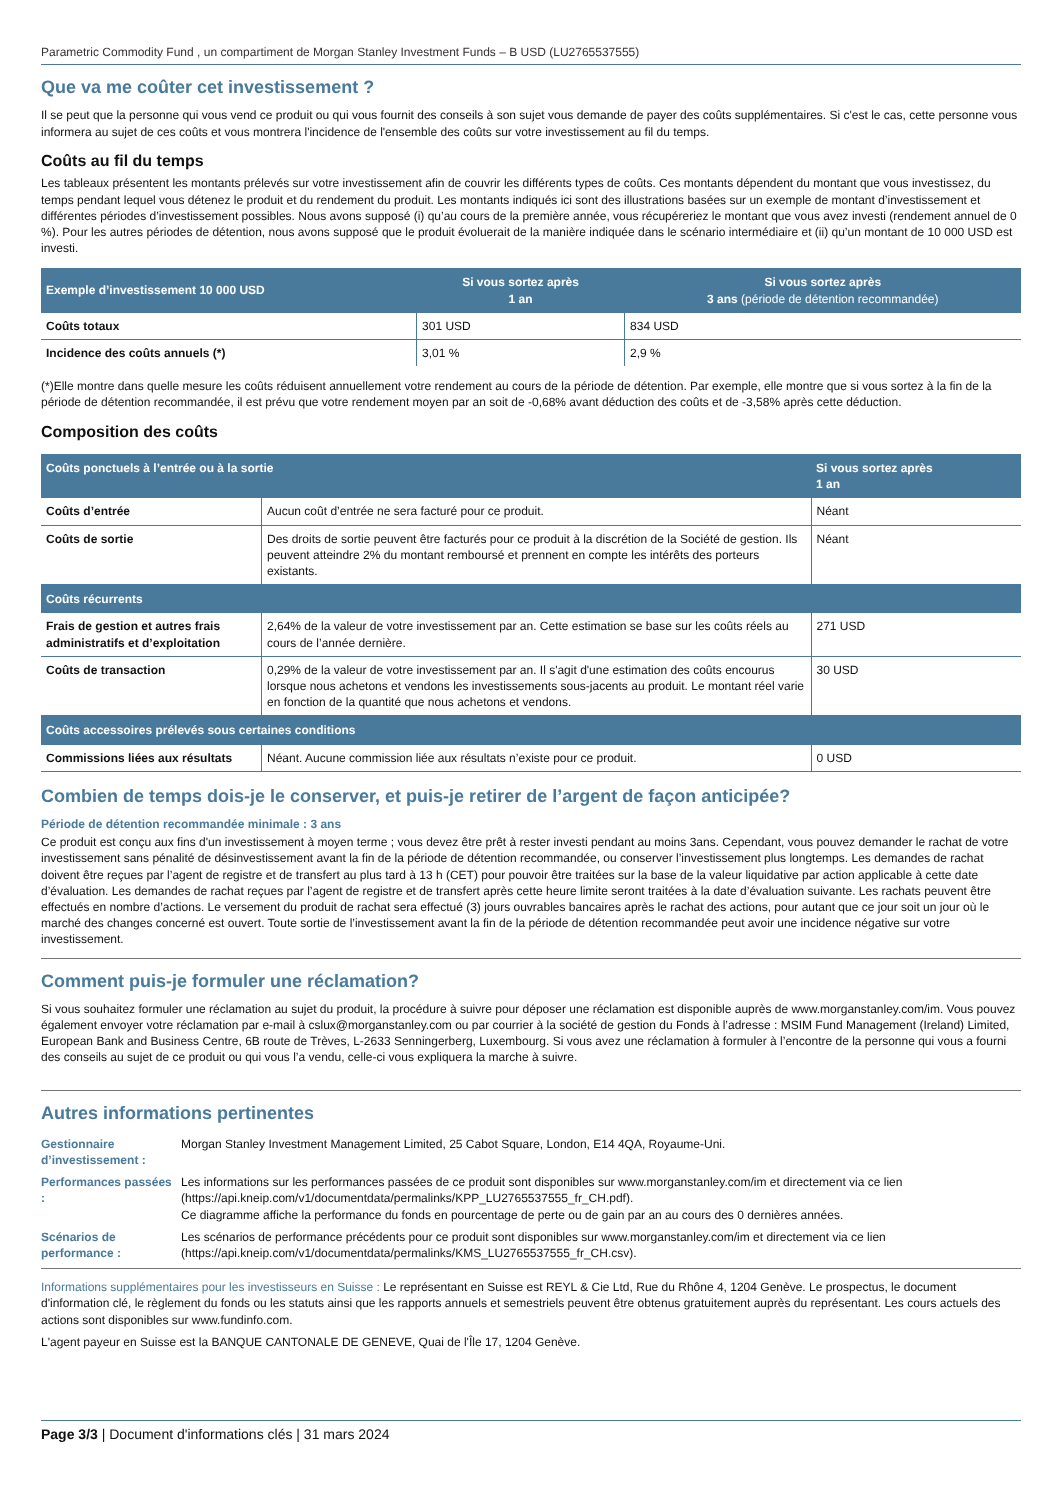Parametric Commodity Fund , un compartiment de Morgan Stanley Investment Funds – B USD (LU2765537555)
Que va me coûter cet investissement ?
Il se peut que la personne qui vous vend ce produit ou qui vous fournit des conseils à son sujet vous demande de payer des coûts supplémentaires. Si c'est le cas, cette personne vous informera au sujet de ces coûts et vous montrera l'incidence de l'ensemble des coûts sur votre investissement au fil du temps.
Coûts au fil du temps
Les tableaux présentent les montants prélevés sur votre investissement afin de couvrir les différents types de coûts. Ces montants dépendent du montant que vous investissez, du temps pendant lequel vous détenez le produit et du rendement du produit. Les montants indiqués ici sont des illustrations basées sur un exemple de montant d’investissement et différentes périodes d’investissement possibles. Nous avons supposé (i) qu’au cours de la première année, vous récupéreriez le montant que vous avez investi (rendement annuel de 0 %). Pour les autres périodes de détention, nous avons supposé que le produit évoluerait de la manière indiquée dans le scénario intermédiaire et (ii) qu’un montant de 10 000 USD est investi.
| Exemple d’investissement 10 000 USD | Si vous sortez après 1 an | Si vous sortez après 3 ans (période de détention recommandée) |
| --- | --- | --- |
| Coûts totaux | 301 USD | 834 USD |
| Incidence des coûts annuels (*) | 3,01 % | 2,9 % |
(*)Elle montre dans quelle mesure les coûts réduisent annuellement votre rendement au cours de la période de détention. Par exemple, elle montre que si vous sortez à la fin de la période de détention recommandée, il est prévu que votre rendement moyen par an soit de -0,68% avant déduction des coûts et de -3,58% après cette déduction.
Composition des coûts
| Coûts ponctuels à l’entrée ou à la sortie | | Si vous sortez après 1 an |
| --- | --- | --- |
| Coûts d’entrée | Aucun coût d’entrée ne sera facturé pour ce produit. | Néant |
| Coûts de sortie | Des droits de sortie peuvent être facturés pour ce produit à la discrétion de la Société de gestion. Ils peuvent atteindre 2% du montant remboursé et prennent en compte les intérêts des porteurs existants. | Néant |
| Coûts récurrents | | |
| Frais de gestion et autres frais administratifs et d’exploitation | 2,64% de la valeur de votre investissement par an. Cette estimation se base sur les coûts réels au cours de l’année dernière. | 271 USD |
| Coûts de transaction | 0,29% de la valeur de votre investissement par an. Il s'agit d'une estimation des coûts encourus lorsque nous achetons et vendons les investissements sous-jacents au produit. Le montant réel varie en fonction de la quantité que nous achetons et vendons. | 30 USD |
| Coûts accessoires prélevés sous certaines conditions | | |
| Commissions liées aux résultats | Néant. Aucune commission liée aux résultats n’existe pour ce produit. | 0 USD |
Combien de temps dois-je le conserver, et puis-je retirer de l’argent de façon anticipée?
Période de détention recommandée minimale : 3 ans
Ce produit est conçu aux fins d'un investissement à moyen terme ; vous devez être prêt à rester investi pendant au moins 3ans. Cependant, vous pouvez demander le rachat de votre investissement sans pénalité de désinvestissement avant la fin de la période de détention recommandée, ou conserver l’investissement plus longtemps. Les demandes de rachat doivent être reçues par l’agent de registre et de transfert au plus tard à 13 h (CET) pour pouvoir être traitées sur la base de la valeur liquidative par action applicable à cette date d’évaluation. Les demandes de rachat reçues par l’agent de registre et de transfert après cette heure limite seront traitées à la date d’évaluation suivante. Les rachats peuvent être effectués en nombre d’actions. Le versement du produit de rachat sera effectué (3) jours ouvrables bancaires après le rachat des actions, pour autant que ce jour soit un jour où le marché des changes concerné est ouvert. Toute sortie de l’investissement avant la fin de la période de détention recommandée peut avoir une incidence négative sur votre investissement.
Comment puis-je formuler une réclamation?
Si vous souhaitez formuler une réclamation au sujet du produit, la procédure à suivre pour déposer une réclamation est disponible auprès de www.morganstanley.com/im. Vous pouvez également envoyer votre réclamation par e-mail à cslux@morganstanley.com ou par courrier à la société de gestion du Fonds à l’adresse : MSIM Fund Management (Ireland) Limited, European Bank and Business Centre, 6B route de Trèves, L-2633 Senningerberg, Luxembourg. Si vous avez une réclamation à formuler à l’encontre de la personne qui vous a fourni des conseils au sujet de ce produit ou qui vous l’a vendu, celle-ci vous expliquera la marche à suivre.
Autres informations pertinentes
| Gestionnaire d’investissement : | Morgan Stanley Investment Management Limited, 25 Cabot Square, London, E14 4QA, Royaume-Uni. |
| Performances passées : | Les informations sur les performances passées de ce produit sont disponibles sur www.morganstanley.com/im et directement via ce lien (https://api.kneip.com/v1/documentdata/permalinks/KPP_LU2765537555_fr_CH.pdf). Ce diagramme affiche la performance du fonds en pourcentage de perte ou de gain par an au cours des 0 dernières années. |
| Scénarios de performance : | Les scénarios de performance précédents pour ce produit sont disponibles sur www.morganstanley.com/im et directement via ce lien (https://api.kneip.com/v1/documentdata/permalinks/KMS_LU2765537555_fr_CH.csv). |
Informations supplémentaires pour les investisseurs en Suisse : Le représentant en Suisse est REYL & Cie Ltd, Rue du Rhône 4, 1204 Genève. Le prospectus, le document d'information clé, le règlement du fonds ou les statuts ainsi que les rapports annuels et semestriels peuvent être obtenus gratuitement auprès du représentant. Les cours actuels des actions sont disponibles sur www.fundinfo.com.
L'agent payeur en Suisse est la BANQUE CANTONALE DE GENEVE, Quai de l'Île 17, 1204 Genève.
Page 3/3 | Document d'informations clés | 31 mars 2024